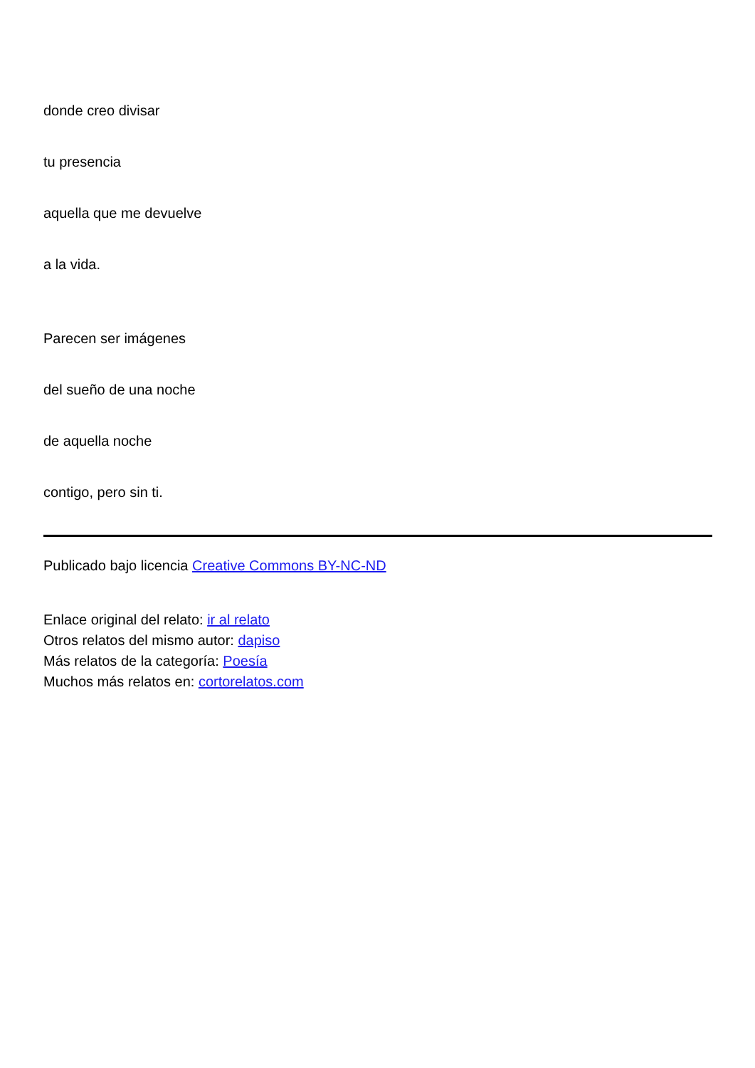donde creo divisar
tu presencia
aquella que me devuelve
a la vida.
Parecen ser imágenes
del sueño de una noche
de aquella noche
contigo, pero sin ti.
Publicado bajo licencia Creative Commons BY-NC-ND
Enlace original del relato: ir al relato
Otros relatos del mismo autor: dapiso
Más relatos de la categoría: Poesía
Muchos más relatos en: cortorelatos.com